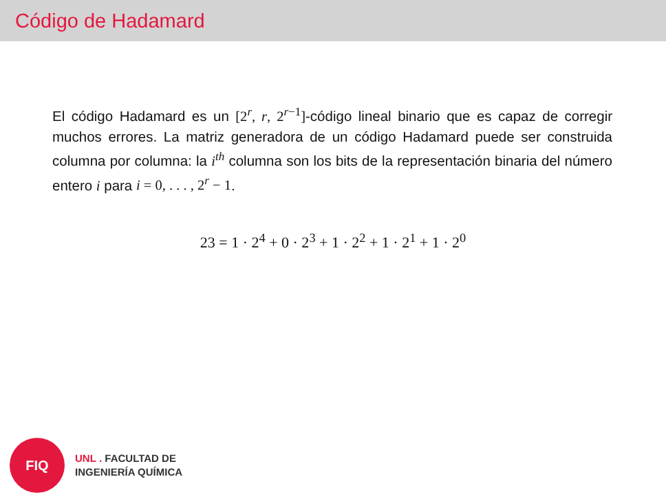Código de Hadamard
El código Hadamard es un [2<sup>r</sup>, r, 2<sup>r−1</sup>]-código lineal binario que es capaz de corregir muchos errores. La matriz generadora de un código Hadamard puede ser construida columna por columna: la i<sup>th</sup> columna son los bits de la representación binaria del número entero i para i = 0, . . . , 2<sup>r</sup> − 1.
23 = 1 · 2<sup>4</sup> + 0 · 2<sup>3</sup> + 1 · 2<sup>2</sup> + 1 · 2<sup>1</sup> + 1 · 2<sup>0</sup>
FIQ
UNL . FACULTAD DE
INGENIERÍA QUÍMICA